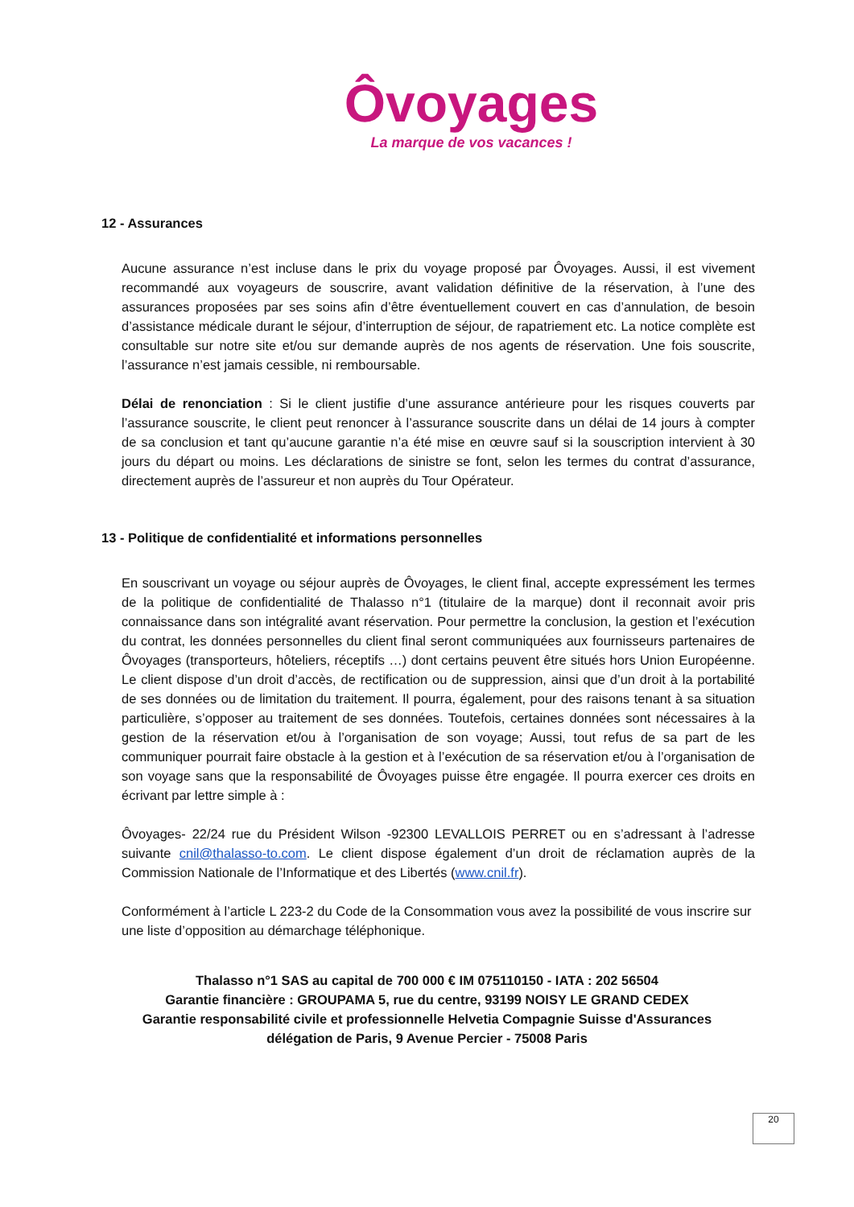Ôvoyages
La marque de vos vacances !
12 - Assurances
Aucune assurance n’est incluse dans le prix du voyage proposé par Ôvoyages. Aussi, il est vivement recommandé aux voyageurs de souscrire, avant validation définitive de la réservation, à l’une des assurances proposées par ses soins afin d’être éventuellement couvert en cas d’annulation, de besoin d’assistance médicale durant le séjour, d’interruption de séjour, de rapatriement etc. La notice complète est consultable sur notre site et/ou sur demande auprès de nos agents de réservation. Une fois souscrite, l’assurance n’est jamais cessible, ni remboursable.
Délai de renonciation : Si le client justifie d’une assurance antérieure pour les risques couverts par l’assurance souscrite, le client peut renoncer à l’assurance souscrite dans un délai de 14 jours à compter de sa conclusion et tant qu’aucune garantie n’a été mise en œuvre sauf si la souscription intervient à 30 jours du départ ou moins. Les déclarations de sinistre se font, selon les termes du contrat d’assurance, directement auprès de l’assureur et non auprès du Tour Opérateur.
13 - Politique de confidentialité et informations personnelles
En souscrivant un voyage ou séjour auprès de Ôvoyages, le client final, accepte expressément les termes de la politique de confidentialité de Thalasso n°1 (titulaire de la marque) dont il reconnait avoir pris connaissance dans son intégralité avant réservation. Pour permettre la conclusion, la gestion et l’exécution du contrat, les données personnelles du client final seront communiquées aux fournisseurs partenaires de Ôvoyages (transporteurs, hôteliers, réceptifs …) dont certains peuvent être situés hors Union Européenne. Le client dispose d’un droit d’accès, de rectification ou de suppression, ainsi que d’un droit à la portabilité de ses données ou de limitation du traitement. Il pourra, également, pour des raisons tenant à sa situation particulière, s’opposer au traitement de ses données. Toutefois, certaines données sont nécessaires à la gestion de la réservation et/ou à l’organisation de son voyage; Aussi, tout refus de sa part de les communiquer pourrait faire obstacle à la gestion et à l’exécution de sa réservation et/ou à l’organisation de son voyage sans que la responsabilité de Ôvoyages puisse être engagée. Il pourra exercer ces droits en écrivant par lettre simple à :
Ôvoyages- 22/24 rue du Président Wilson -92300 LEVALLOIS PERRET ou en s’adressant à l’adresse suivante cnil@thalasso-to.com. Le client dispose également d’un droit de réclamation auprès de la Commission Nationale de l’Informatique et des Libertés (www.cnil.fr).
Conformément à l’article L 223-2 du Code de la Consommation vous avez la possibilité de vous inscrire sur une liste d’opposition au démarchage téléphonique.
Thalasso n°1 SAS au capital de 700 000 € IM 075110150 - IATA : 202 56504
Garantie financière : GROUPAMA 5, rue du centre, 93199 NOISY LE GRAND CEDEX
Garantie responsabilité civile et professionnelle Helvetia Compagnie Suisse d'Assurances
délégation de Paris, 9 Avenue Percier - 75008 Paris
20